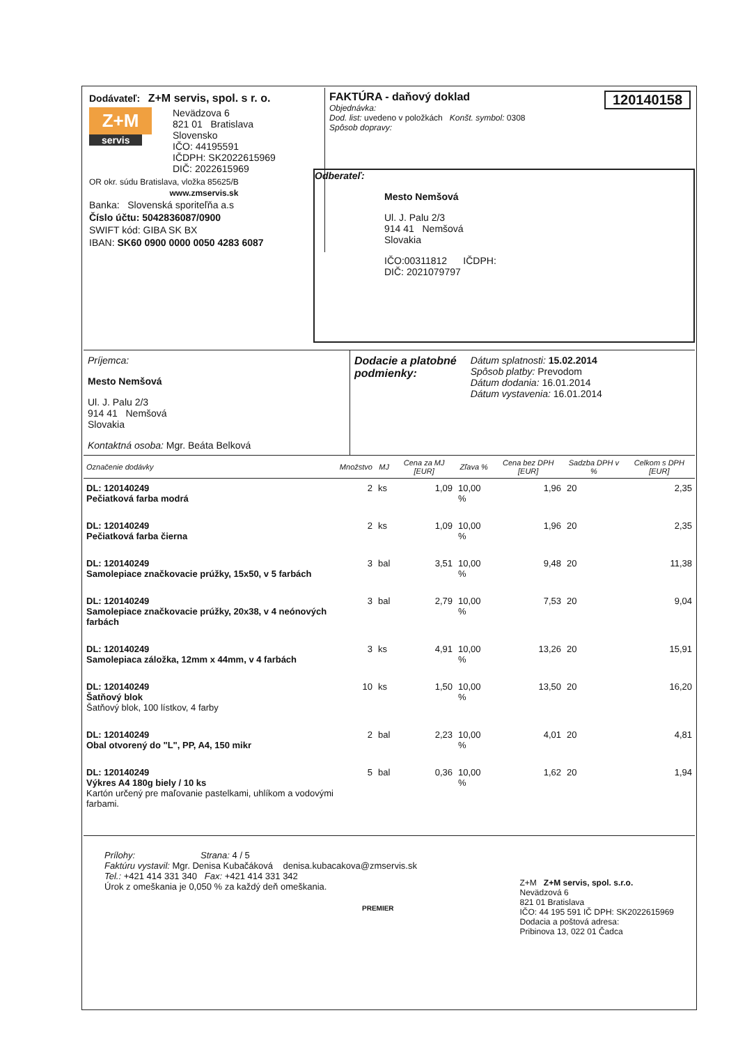Dodávateľ: Z+M servis, spol. s r. o.
Z+M
servis
Nevädzova 6
821 01 Bratislava
Slovensko
IČO: 44195591
IČDPH: SK2022615969
DIČ: 2022615969
OR okr. súdu Bratislava, vložka 85625/B
www.zmservis.sk
Banka: Slovenská sporiteľňa a.s
Číslo účtu: 5042836087/0900
SWIFT kód: GIBA SK BX
IBAN: SK60 0900 0000 0050 4283 6087
120140158 FAKTÚRA - daňový doklad
Objednávka:
Dod. list: uvedeno v položkách Konšt. symbol: 0308
Spôsob dopravy:
Odberateľ:
Mesto Nemšová
Ul. J. Palu 2/3
914 41 Nemšová
Slovakia
IČO:00311812 IČDPH:
DIČ: 2021079797
Príjemca:
Mesto Nemšová
Ul. J. Palu 2/3
914 41 Nemšová
Slovakia
Kontaktná osoba: Mgr. Beáta Belková
Dodacie a platobné
podmienky:
Dátum splatnosti: 15.02.2014
Spôsob platby: Prevodom
Dátum dodania: 16.01.2014
Dátum vystavenia: 16.01.2014
| Označenie dodávky | Množstvo | MJ | Cena za MJ [EUR] | Zľava % | Cena bez DPH [EUR] | Sadzba DPH v % | Celkom s DPH [EUR] |
| --- | --- | --- | --- | --- | --- | --- | --- |
| DL: 120140249 Pečiatková farba modrá | 2 | ks | 1,09 | 10,00 % | 1,96 | 20 | 2,35 |
| DL: 120140249 Pečiatková farba čierna | 2 | ks | 1,09 | 10,00 % | 1,96 | 20 | 2,35 |
| DL: 120140249 Samolepiace značkovacie prúžky, 15x50, v 5 farbách | 3 | bal | 3,51 | 10,00 % | 9,48 | 20 | 11,38 |
| DL: 120140249 Samolepiace značkovacie prúžky, 20x38, v 4 neónových farbách | 3 | bal | 2,79 | 10,00 % | 7,53 | 20 | 9,04 |
| DL: 120140249 Samolepiaca záložka, 12mm x 44mm, v 4 farbách | 3 | ks | 4,91 | 10,00 % | 13,26 | 20 | 15,91 |
| DL: 120140249 Šatňový blok Šatňový blok, 100 lístkov, 4 farby | 10 | ks | 1,50 | 10,00 % | 13,50 | 20 | 16,20 |
| DL: 120140249 Obal otvorený do "L", PP, A4, 150 mikr | 2 | bal | 2,23 | 10,00 % | 4,01 | 20 | 4,81 |
| DL: 120140249 Výkres A4 180g biely / 10 ks Kartón určený pre maľovanie pastelkami, uhlíkom a vodovými farbami. | 5 | bal | 0,36 | 10,00 % | 1,62 | 20 | 1,94 |
Prílohy: Strana: 4 / 5
Faktúru vystavil: Mgr. Denisa Kubačáková denisa.kubacakova@zmservis.sk
Tel.: +421 414 331 340 Fax: +421 414 331 342
Úrok z omeškania je 0,050 % za každý deň omeškania.
PREMIER
Z+M Z+M servis, spol. s.r.o.
Nevädzová 6
821 01 Bratislava
IČO: 44 195 591 IČ DPH: SK2022615969
Dodacia a poštová adresa:
Pribinova 13, 022 01 Čadca